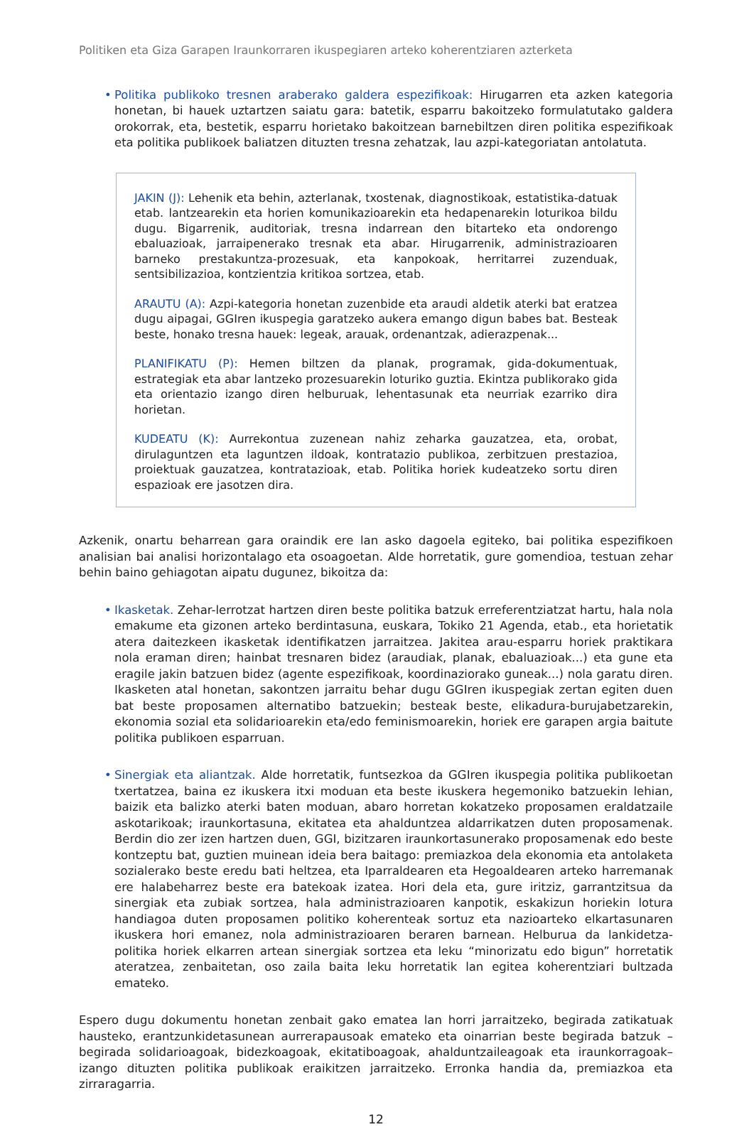Politiken eta Giza Garapen Iraunkorraren ikuspegiaren arteko koherentziaren azterketa
• Politika publikoko tresnen araberako galdera espezifikoak: Hirugarren eta azken kategoria honetan, bi hauek uztartzen saiatu gara: batetik, esparru bakoitzeko formulatutako galdera orokorrak, eta, bestetik, esparru horietako bakoitzean barnebiltzen diren politika espezifikoak eta politika publikoek baliatzen dituzten tresna zehatzak, lau azpi-kategoriatan antolatuta.
JAKIN (J): Lehenik eta behin, azterlanak, txostenak, diagnostikoak, estatistika-datuak etab. lantzearekin eta horien komunikazioarekin eta hedapenarekin loturikoa bildu dugu. Bigarrenik, auditoriak, tresna indarrean den bitarteko eta ondorengo ebaluazioak, jarraipenerako tresnak eta abar. Hirugarrenik, administrazioaren barneko prestakuntza-prozesuak, eta kanpokoak, herritarrei zuzenduak, sentsibilizazioa, kontzientzia kritikoa sortzea, etab.
ARAUTU (A): Azpi-kategoria honetan zuzenbide eta araudi aldetik aterki bat eratzea dugu aipagai, GGIren ikuspegia garatzeko aukera emango digun babes bat. Besteak beste, honako tresna hauek: legeak, arauak, ordenantzak, adierazpenak...
PLANIFIKATU (P): Hemen biltzen da planak, programak, gida-dokumentuak, estrategiak eta abar lantzeko prozesuarekin loturiko guztia. Ekintza publikorako gida eta orientazio izango diren helburuak, lehentasunak eta neurriak ezarriko dira horietan.
KUDEATU (K): Aurrekontua zuzenean nahiz zeharka gauzatzea, eta, orobat, dirulaguntzen eta laguntzen ildoak, kontratazio publikoa, zerbitzuen prestazioa, proiektuak gauzatzea, kontratazioak, etab. Politika horiek kudeatzeko sortu diren espazioak ere jasotzen dira.
Azkenik, onartu beharrean gara oraindik ere lan asko dagoela egiteko, bai politika espezifikoen analisian bai analisi horizontalago eta osoagoetan. Alde horretatik, gure gomendioa, testuan zehar behin baino gehiagotan aipatu dugunez, bikoitza da:
• Ikasketak. Zehar-lerrotzat hartzen diren beste politika batzuk erreferentziatzat hartu, hala nola emakume eta gizonen arteko berdintasuna, euskara, Tokiko 21 Agenda, etab., eta horietatik atera daitezkeen ikasketak identifikatzen jarraitzea. Jakitea arau-esparru horiek praktikara nola eraman diren; hainbat tresnaren bidez (araudiak, planak, ebaluazioak...) eta gune eta eragile jakin batzuen bidez (agente espezifikoak, koordinaziorako guneak...) nola garatu diren. Ikasketen atal honetan, sakontzen jarraitu behar dugu GGIren ikuspegiak zertan egiten duen bat beste proposamen alternatibo batzuekin; besteak beste, elikadura-burujabetzarekin, ekonomia sozial eta solidarioarekin eta/edo feminismoarekin, horiek ere garapen argia baitute politika publikoen esparruan.
• Sinergiak eta aliantzak. Alde horretatik, funtsezkoa da GGIren ikuspegia politika publikoetan txertatzea, baina ez ikuskera itxi moduan eta beste ikuskera hegemoniko batzuekin lehian, baizik eta balizko aterki baten moduan, abaro horretan kokatzeko proposamen eraldatzaile askotarikoak; iraunkortasuna, ekitatea eta ahalduntzea aldarrikatzen duten proposamenak. Berdin dio zer izen hartzen duen, GGI, bizitzaren iraunkortasunerako proposamenak edo beste kontzeptu bat, guztien muinean ideia bera baitago: premiazkoa dela ekonomia eta antolaketa sozialerako beste eredu bati heltzea, eta Iparraldearen eta Hegoaldearen arteko harremanak ere halabeharrez beste era batekoak izatea. Hori dela eta, gure iritziz, garrantzitsua da sinergiak eta zubiak sortzea, hala administrazioaren kanpotik, eskakizun horiekin lotura handiagoa duten proposamen politiko koherenteak sortuz eta nazioarteko elkartasunaren ikuskera hori emanez, nola administrazioaren beraren barnean. Helburua da lankidetza-politika horiek elkarren artean sinergiak sortzea eta leku “minorizatu edo bigun” horretatik ateratzea, zenbaitetan, oso zaila baita leku horretatik lan egitea koherentziari bultzada emateko.
Espero dugu dokumentu honetan zenbait gako ematea lan horri jarraitzeko, begirada zatikatuak hausteko, erantzunkidetasunean aurrerapausoak emateko eta oinarrian beste begirada batzuk –begirada solidarioagoak, bidezkoagoak, ekitatiboagoak, ahalduntzaileagoak eta iraunkorragoak– izango dituzten politika publikoak eraikitzen jarraitzeko. Erronka handia da, premiazkoa eta zirraragarria.
12